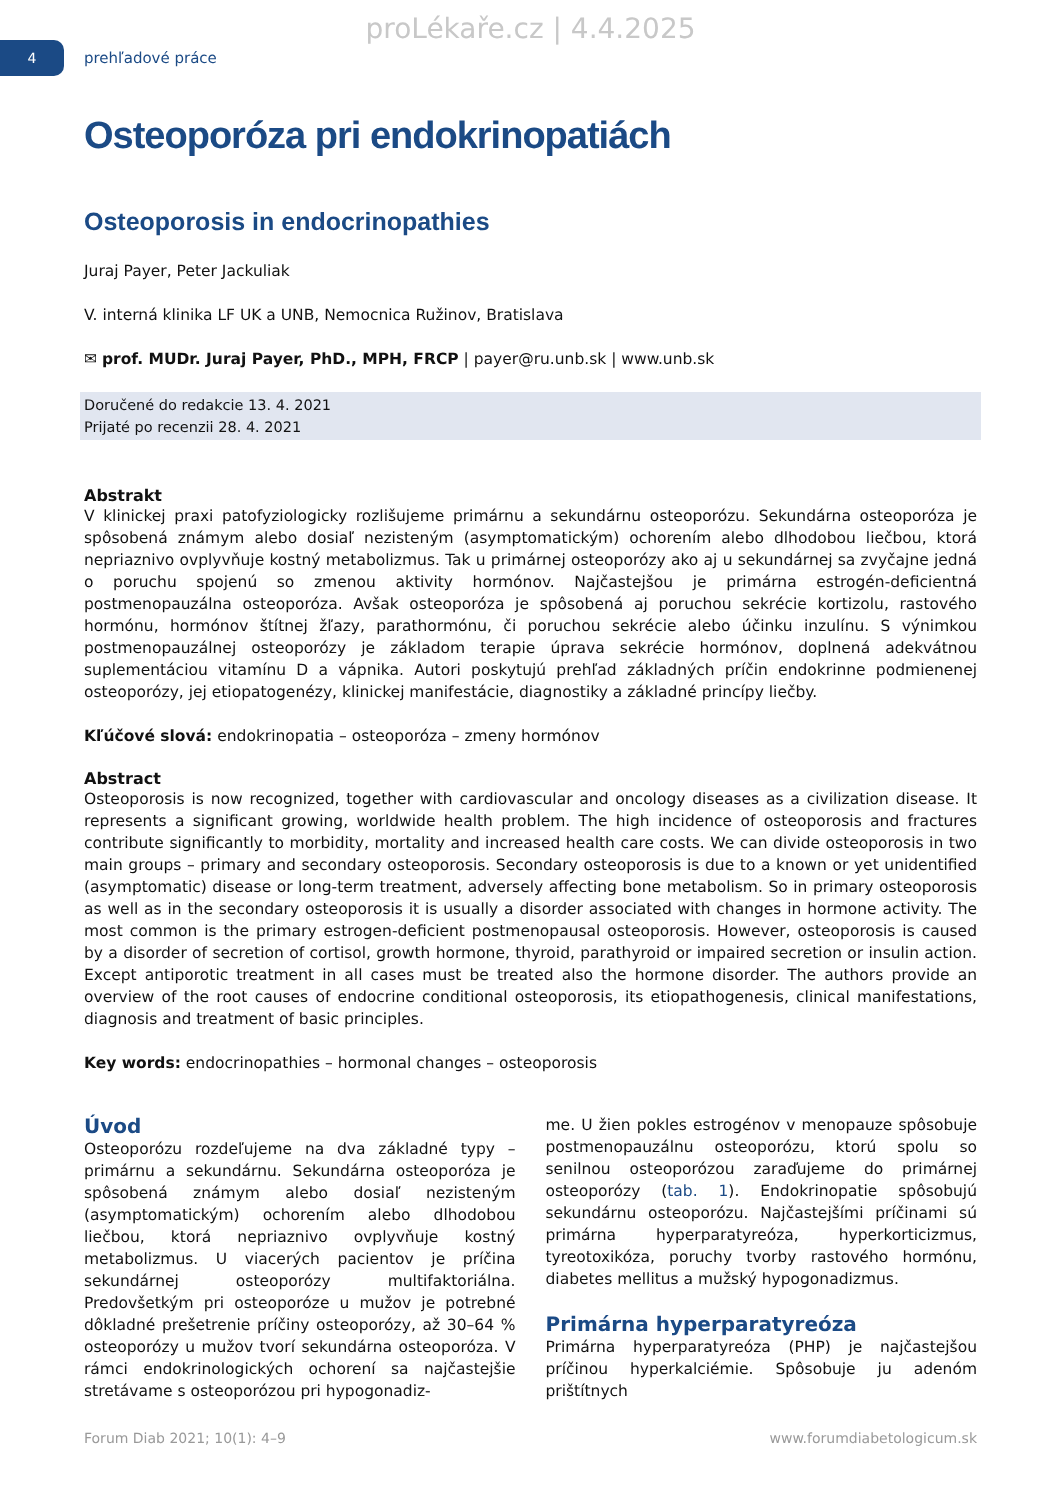proLékaře.cz | 4.4.2025
4
prehľadové práce
Osteoporóza pri endokrinopatiách
Osteoporosis in endocrinopathies
Juraj Payer, Peter Jackuliak
V. interná klinika LF UK a UNB, Nemocnica Ružinov, Bratislava
✉ prof. MUDr. Juraj Payer, PhD., MPH, FRCP | payer@ru.unb.sk | www.unb.sk
Doručené do redakcie 13. 4. 2021
Prijaté po recenzii 28. 4. 2021
Abstrakt
V klinickej praxi patofyziologicky rozlišujeme primárnu a sekundárnu osteoporózu. Sekundárna osteoporóza je spôsobená známym alebo dosiaľ nezisteným (asymptomatickým) ochorením alebo dlhodobou liečbou, ktorá nepriaznivo ovplyvňuje kostný metabolizmus. Tak u primárnej osteoporózy ako aj u sekundárnej sa zvyčajne jedná o poruchu spojenú so zmenou aktivity hormónov. Najčastejšou je primárna estrogén-deficientná postmenopauzálna osteoporóza. Avšak osteoporóza je spôsobená aj poruchou sekrécie kortizolu, rastového hormónu, hormónov štítnej žľazy, parathormónu, či poruchou sekrécie alebo účinku inzulínu. S výnimkou postmenopauzálnej osteoporózy je základom terapie úprava sekrécie hormónov, doplnená adekvátnou suplementáciou vitamínu D a vápnika. Autori poskytujú prehľad základných príčin endokrinne podmienenej osteoporózy, jej etiopatogenézy, klinickej manifestácie, diagnostiky a základné princípy liečby.
Kľúčové slová: endokrinopatia – osteoporóza – zmeny hormónov
Abstract
Osteoporosis is now recognized, together with cardiovascular and oncology diseases as a civilization disease. It represents a significant growing, worldwide health problem. The high incidence of osteoporosis and fractures contribute significantly to morbidity, mortality and increased health care costs. We can divide osteoporosis in two main groups – primary and secondary osteoporosis. Secondary osteoporosis is due to a known or yet unidentified (asymptomatic) disease or long-term treatment, adversely affecting bone metabolism. So in primary osteoporosis as well as in the secondary osteoporosis it is usually a disorder associated with changes in hormone activity. The most common is the primary estrogen-deficient postmenopausal osteoporosis. However, osteoporosis is caused by a disorder of secretion of cortisol, growth hormone, thyroid, parathyroid or impaired secretion or insulin action. Except antiporotic treatment in all cases must be treated also the hormone disorder. The authors provide an overview of the root causes of endocrine conditional osteoporosis, its etiopathogenesis, clinical manifestations, diagnosis and treatment of basic principles.
Key words: endocrinopathies – hormonal changes – osteoporosis
Úvod
Osteoporózu rozdeľujeme na dva základné typy – primárnu a sekundárnu. Sekundárna osteoporóza je spôsobená známym alebo dosiaľ nezisteným (asymptomatickým) ochorením alebo dlhodobou liečbou, ktorá nepriaznivo ovplyvňuje kostný metabolizmus. U viacerých pacientov je príčina sekundárnej osteoporózy multifaktoriálna. Predovšetkým pri osteoporóze u mužov je potrebné dôkladné prešetrenie príčiny osteoporózy, až 30–64 % osteoporózy u mužov tvorí sekundárna osteoporóza. V rámci endokrinologických ochorení sa najčastejšie stretávame s osteoporózou pri hypogonadiz-
me. U žien pokles estrogénov v menopauze spôsobuje postmenopauzálnu osteoporózu, ktorú spolu so senilnou osteoporózou zaraďujeme do primárnej osteoporózy (tab. 1). Endokrinopatie spôsobujú sekundárnu osteoporózu. Najčastejšími príčinami sú primárna hyperparatyreóza, hyperkorticizmus, tyreotoxikóza, poruchy tvorby rastového hormónu, diabetes mellitus a mužský hypogonadizmus.
Primárna hyperparatyreóza
Primárna hyperparatyreóza (PHP) je najčastejšou príčinou hyperkalciémie. Spôsobuje ju adenóm prištítnych
Forum Diab 2021; 10(1): 4–9 www.forumdiabetologicum.sk